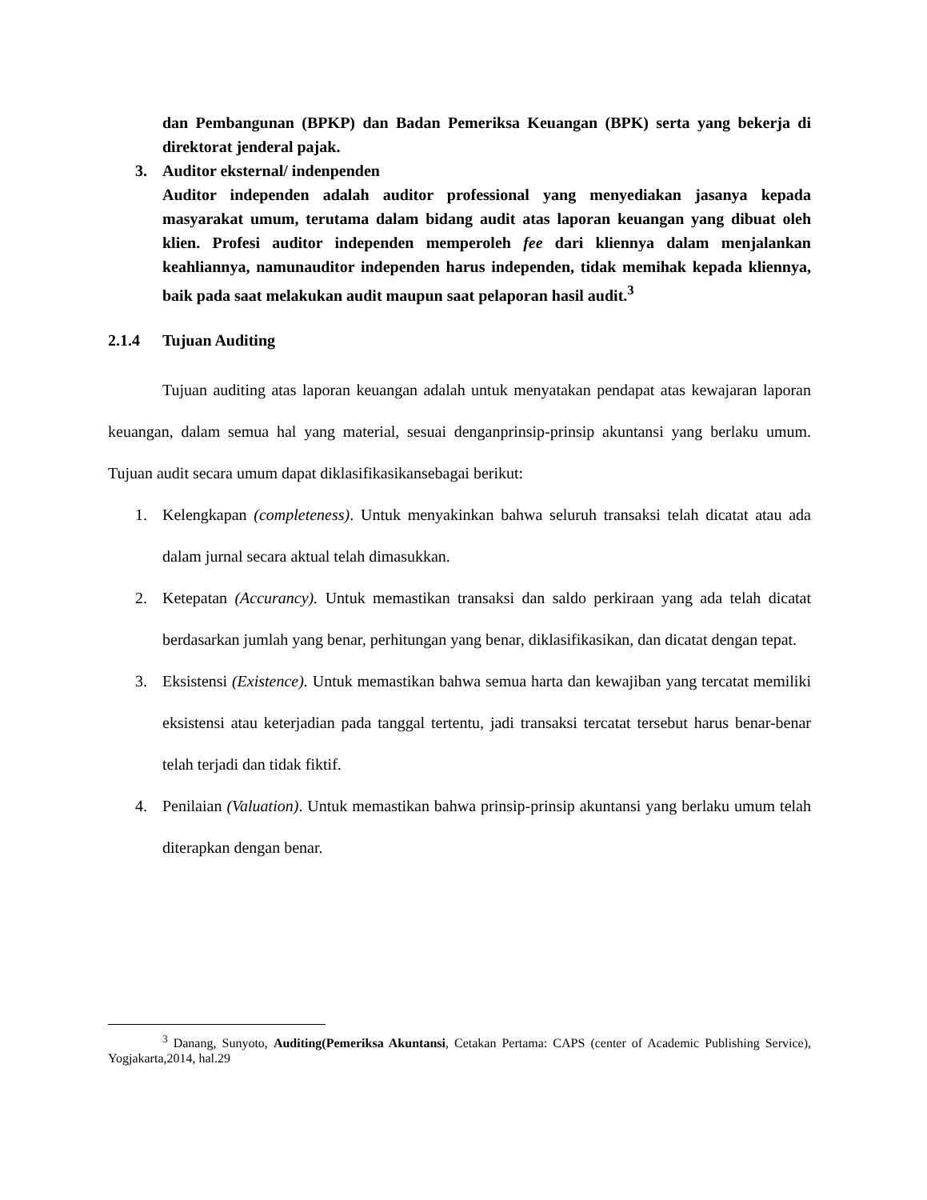dan Pembangunan (BPKP) dan Badan Pemeriksa Keuangan (BPK) serta yang bekerja di direktorat jenderal pajak.
3. Auditor eksternal/ indenpenden
Auditor independen adalah auditor professional yang menyediakan jasanya kepada masyarakat umum, terutama dalam bidang audit atas laporan keuangan yang dibuat oleh klien. Profesi auditor independen memperoleh fee dari kliennya dalam menjalankan keahliannya, namunauditor independen harus independen, tidak memihak kepada kliennya, baik pada saat melakukan audit maupun saat pelaporan hasil audit.<sup>3</sup>
2.1.4 Tujuan Auditing
Tujuan auditing atas laporan keuangan adalah untuk menyatakan pendapat atas kewajaran laporan keuangan, dalam semua hal yang material, sesuai denganprinsip-prinsip akuntansi yang berlaku umum. Tujuan audit secara umum dapat diklasifikasikansebagai berikut:
1. Kelengkapan (completeness). Untuk menyakinkan bahwa seluruh transaksi telah dicatat atau ada dalam jurnal secara aktual telah dimasukkan.
2. Ketepatan (Accurancy). Untuk memastikan transaksi dan saldo perkiraan yang ada telah dicatat berdasarkan jumlah yang benar, perhitungan yang benar, diklasifikasikan, dan dicatat dengan tepat.
3. Eksistensi (Existence). Untuk memastikan bahwa semua harta dan kewajiban yang tercatat memiliki eksistensi atau keterjadian pada tanggal tertentu, jadi transaksi tercatat tersebut harus benar-benar telah terjadi dan tidak fiktif.
4. Penilaian (Valuation). Untuk memastikan bahwa prinsip-prinsip akuntansi yang berlaku umum telah diterapkan dengan benar.
<sup>3</sup> Danang, Sunyoto, Auditing(Pemeriksa Akuntansi, Cetakan Pertama: CAPS (center of Academic Publishing Service), Yogjakarta,2014, hal.29